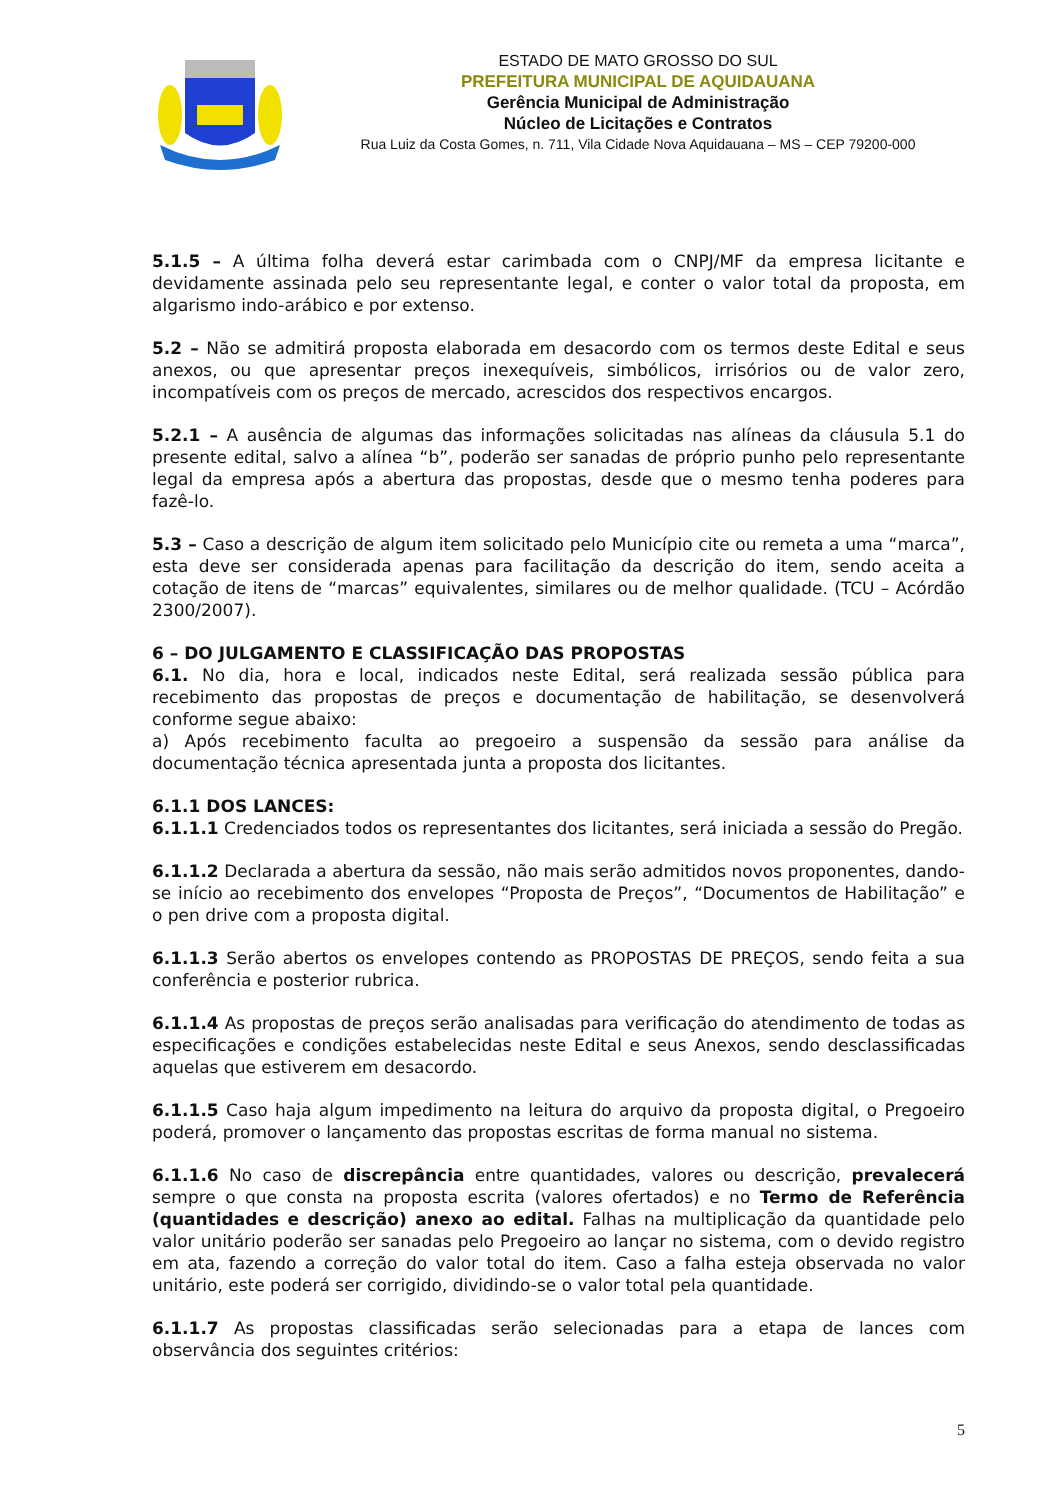ESTADO DE MATO GROSSO DO SUL
PREFEITURA MUNICIPAL DE AQUIDAUANA
Gerência Municipal de Administração
Núcleo de Licitações e Contratos
Rua Luiz da Costa Gomes, n. 711, Vila Cidade Nova Aquidauana – MS – CEP 79200-000
5.1.5 – A última folha deverá estar carimbada com o CNPJ/MF da empresa licitante e devidamente assinada pelo seu representante legal, e conter o valor total da proposta, em algarismo indo-arábico e por extenso.
5.2 – Não se admitirá proposta elaborada em desacordo com os termos deste Edital e seus anexos, ou que apresentar preços inexequíveis, simbólicos, irrisórios ou de valor zero, incompatíveis com os preços de mercado, acrescidos dos respectivos encargos.
5.2.1 – A ausência de algumas das informações solicitadas nas alíneas da cláusula 5.1 do presente edital, salvo a alínea “b”, poderão ser sanadas de próprio punho pelo representante legal da empresa após a abertura das propostas, desde que o mesmo tenha poderes para fazê-lo.
5.3 – Caso a descrição de algum item solicitado pelo Município cite ou remeta a uma “marca”, esta deve ser considerada apenas para facilitação da descrição do item, sendo aceita a cotação de itens de “marcas” equivalentes, similares ou de melhor qualidade. (TCU – Acórdão 2300/2007).
6 – DO JULGAMENTO E CLASSIFICAÇÃO DAS PROPOSTAS
6.1. No dia, hora e local, indicados neste Edital, será realizada sessão pública para recebimento das propostas de preços e documentação de habilitação, se desenvolverá conforme segue abaixo:
a) Após recebimento faculta ao pregoeiro a suspensão da sessão para análise da documentação técnica apresentada junta a proposta dos licitantes.
6.1.1 DOS LANCES:
6.1.1.1 Credenciados todos os representantes dos licitantes, será iniciada a sessão do Pregão.
6.1.1.2 Declarada a abertura da sessão, não mais serão admitidos novos proponentes, dando-se início ao recebimento dos envelopes “Proposta de Preços”, “Documentos de Habilitação” e o pen drive com a proposta digital.
6.1.1.3 Serão abertos os envelopes contendo as PROPOSTAS DE PREÇOS, sendo feita a sua conferência e posterior rubrica.
6.1.1.4 As propostas de preços serão analisadas para verificação do atendimento de todas as especificações e condições estabelecidas neste Edital e seus Anexos, sendo desclassificadas aquelas que estiverem em desacordo.
6.1.1.5 Caso haja algum impedimento na leitura do arquivo da proposta digital, o Pregoeiro poderá, promover o lançamento das propostas escritas de forma manual no sistema.
6.1.1.6 No caso de discrepância entre quantidades, valores ou descrição, prevalecerá sempre o que consta na proposta escrita (valores ofertados) e no Termo de Referência (quantidades e descrição) anexo ao edital. Falhas na multiplicação da quantidade pelo valor unitário poderão ser sanadas pelo Pregoeiro ao lançar no sistema, com o devido registro em ata, fazendo a correção do valor total do item. Caso a falha esteja observada no valor unitário, este poderá ser corrigido, dividindo-se o valor total pela quantidade.
6.1.1.7 As propostas classificadas serão selecionadas para a etapa de lances com observância dos seguintes critérios:
5